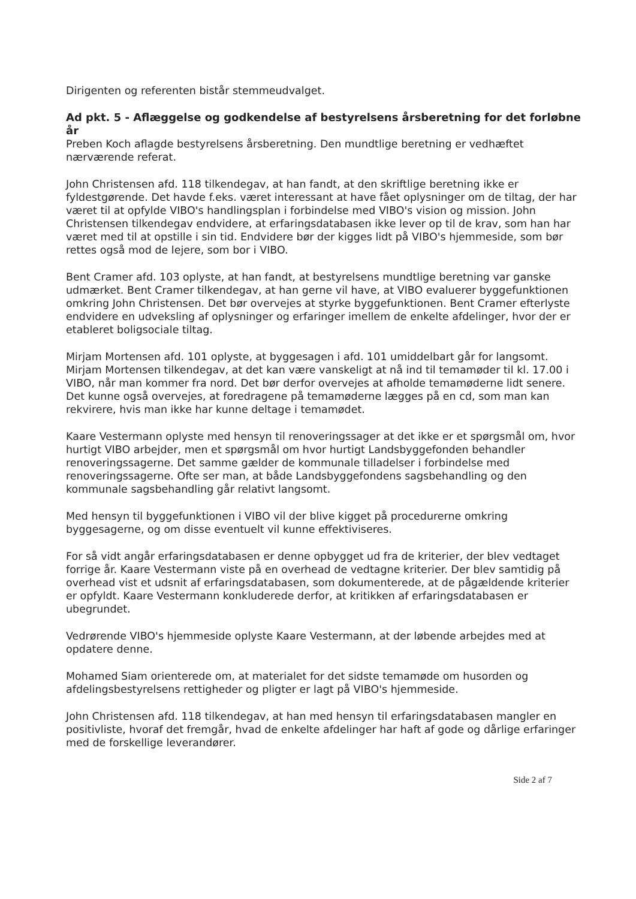Dirigenten og referenten bistår stemmeudvalget.
Ad pkt. 5 - Aflæggelse og godkendelse af bestyrelsens årsberetning for det forløbne år
Preben Koch aflagde bestyrelsens årsberetning. Den mundtlige beretning er vedhæftet nærværende referat.
John Christensen afd. 118 tilkendegav, at han fandt, at den skriftlige beretning ikke er fyldestgørende. Det havde f.eks. været interessant at have fået oplysninger om de tiltag, der har været til at opfylde VIBO's handlingsplan i forbindelse med VIBO's vision og mission. John Christensen tilkendegav endvidere, at erfaringsdatabasen ikke lever op til de krav, som han har været med til at opstille i sin tid. Endvidere bør der kigges lidt på VIBO's hjemmeside, som bør rettes også mod de lejere, som bor i VIBO.
Bent Cramer afd. 103 oplyste, at han fandt, at bestyrelsens mundtlige beretning var ganske udmærket. Bent Cramer tilkendegav, at han gerne vil have, at VIBO evaluerer byggefunktionen omkring John Christensen. Det bør overvejes at styrke byggefunktionen. Bent Cramer efterlyste endvidere en udveksling af oplysninger og erfaringer imellem de enkelte afdelinger, hvor der er etableret boligsociale tiltag.
Mirjam Mortensen afd. 101 oplyste, at byggesagen i afd. 101 umiddelbart går for langsomt. Mirjam Mortensen tilkendegav, at det kan være vanskeligt at nå ind til temamøder til kl. 17.00 i VIBO, når man kommer fra nord. Det bør derfor overvejes at afholde temamøderne lidt senere. Det kunne også overvejes, at foredragene på temamøderne lægges på en cd, som man kan rekvirere, hvis man ikke har kunne deltage i temamødet.
Kaare Vestermann oplyste med hensyn til renoveringssager at det ikke er et spørgsmål om, hvor hurtigt VIBO arbejder, men et spørgsmål om hvor hurtigt Landsbyggefonden behandler renoveringssagerne. Det samme gælder de kommunale tilladelser i forbindelse med renoveringssagerne. Ofte ser man, at både Landsbyggefondens sagsbehandling og den kommunale sagsbehandling går relativt langsomt.
Med hensyn til byggefunktionen i VIBO vil der blive kigget på procedurerne omkring byggesagerne, og om disse eventuelt vil kunne effektiviseres.
For så vidt angår erfaringsdatabasen er denne opbygget ud fra de kriterier, der blev vedtaget forrige år. Kaare Vestermann viste på en overhead de vedtagne kriterier. Der blev samtidig på overhead vist et udsnit af erfaringsdatabasen, som dokumenterede, at de pågældende kriterier er opfyldt. Kaare Vestermann konkluderede derfor, at kritikken af erfaringsdatabasen er ubegrundet.
Vedrørende VIBO's hjemmeside oplyste Kaare Vestermann, at der løbende arbejdes med at opdatere denne.
Mohamed Siam orienterede om, at materialet for det sidste temamøde om husorden og afdelingsbestyrelsens rettigheder og pligter er lagt på VIBO's hjemmeside.
John Christensen afd. 118 tilkendegav, at han med hensyn til erfaringsdatabasen mangler en positivliste, hvoraf det fremgår, hvad de enkelte afdelinger har haft af gode og dårlige erfaringer med de forskellige leverandører.
Side 2 af 7